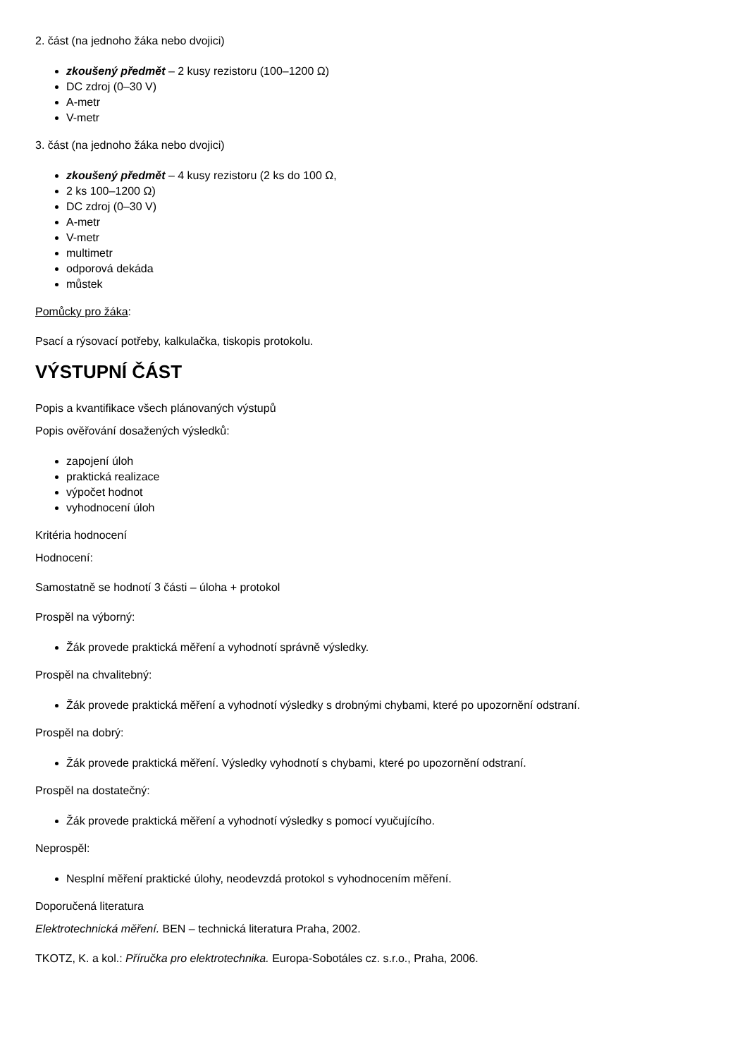2. část (na jednoho žáka nebo dvojici)
zkoušený předmět – 2 kusy rezistoru (100–1200 Ω)
DC zdroj (0–30 V)
A-metr
V-metr
3. část (na jednoho žáka nebo dvojici)
zkoušený předmět – 4 kusy rezistoru (2 ks do 100 Ω,
2 ks 100–1200 Ω)
DC zdroj (0–30 V)
A-metr
V-metr
multimetr
odporová dekáda
můstek
Pomůcky pro žáka:
Psací a rýsovací potřeby, kalkulačka, tiskopis protokolu.
VÝSTUPNÍ ČÁST
Popis a kvantifikace všech plánovaných výstupů
Popis ověřování dosažených výsledků:
zapojení úloh
praktická realizace
výpočet hodnot
vyhodnocení úloh
Kritéria hodnocení
Hodnocení:
Samostatně se hodnotí 3 části – úloha + protokol
Prospěl na výborný:
Žák provede praktická měření a vyhodnotí správně výsledky.
Prospěl na chvalitebný:
Žák provede praktická měření a vyhodnotí výsledky s drobnými chybami, které po upozornění odstraní.
Prospěl na dobrý:
Žák provede praktická měření. Výsledky vyhodnotí s chybami, které po upozornění odstraní.
Prospěl na dostatečný:
Žák provede praktická měření a vyhodnotí výsledky s pomocí vyučujícího.
Neprospěl:
Nesplní měření praktické úlohy, neodevzdá protokol s vyhodnocením měření.
Doporučená literatura
Elektrotechnická měření. BEN – technická literatura Praha, 2002.
TKOTZ, K. a kol.: Příručka pro elektrotechnika. Europa-Sobotáles cz. s.r.o., Praha, 2006.